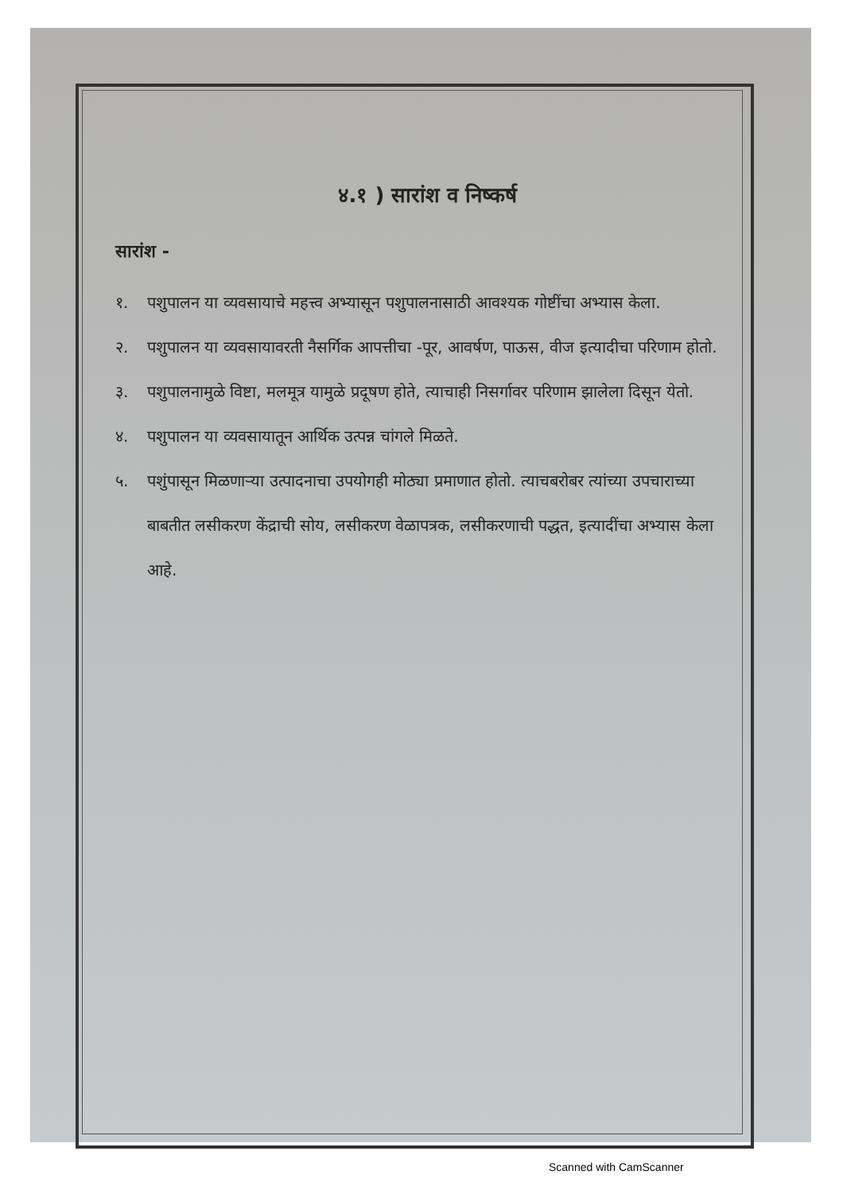४.१ ) सारांश व निष्कर्ष
सारांश -
१. पशुपालन या व्यवसायाचे महत्त्व अभ्यासून पशुपालनासाठी आवश्यक गोष्टींचा अभ्यास केला.
२. पशुपालन या व्यवसायावरती नैसर्गिक आपत्तीचा -पूर, आवर्षण, पाऊस, वीज इत्यादीचा परिणाम होतो.
३. पशुपालनामुळे विष्टा, मलमूत्र यामुळे प्रदूषण होते, त्याचाही निसर्गावर परिणाम झालेला दिसून येतो.
४. पशुपालन या व्यवसायातून आर्थिक उत्पन्न चांगले मिळते.
५. पशुंपासून मिळणाऱ्या उत्पादनाचा उपयोगही मोठ्या प्रमाणात होतो. त्याचबरोबर त्यांच्या उपचाराच्या बाबतीत लसीकरण केंद्राची सोय, लसीकरण वेळापत्रक, लसीकरणाची पद्धत, इत्यादींचा अभ्यास केला आहे.
Scanned with CamScanner